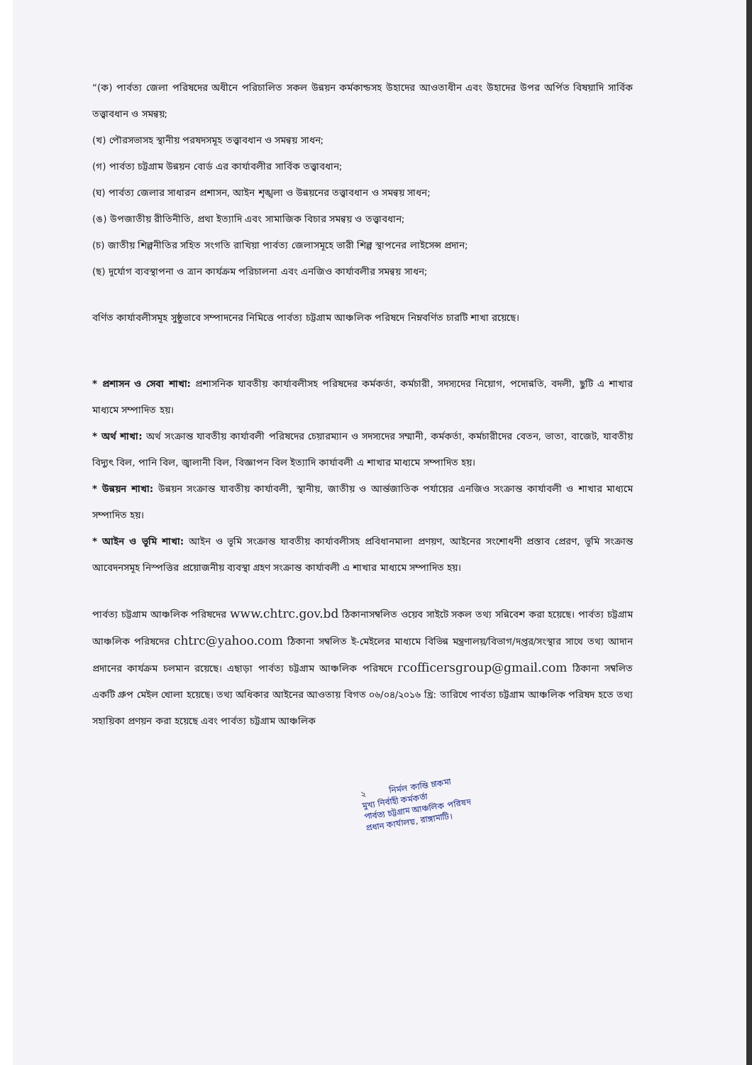“(ক) পার্বত্য জেলা পরিষদের অধীনে পরিচালিত সকল উন্নয়ন কর্মকান্ডসহ উহাদের আওতাধীন এবং উহাদের উপর অর্পিত বিষয়াদি সার্বিক তত্ত্বাবধান ও সমন্বয়;
(খ) পৌরসভাসহ স্থানীয় পরষদসমূহ তত্ত্বাবধান ও সমন্বয় সাধন;
(গ) পার্বত্য চট্টগ্রাম উন্নয়ন বোর্ড এর কার্যাবলীর সার্বিক তত্ত্বাবধান;
(ঘ) পার্বত্য জেলার সাধারন প্রশাসন, আইন শৃঙ্খলা ও উন্নয়নের তত্ত্বাবধান ও সমন্বয় সাধন;
(ঙ) উপজাতীয় রীতিনীতি, প্রথা ইত্যাদি এবং সামাজিক বিচার সমন্বয় ও তত্ত্বাবধান;
(চ) জাতীয় শিল্পনীতির সহিত সংগতি রাখিয়া পার্বত্য জেলাসমূহে ভারী শিল্প স্থাপনের লাইসেন্স প্রদান;
(ছ) দূর্যোগ ব্যবস্থাপনা ও ত্রান কার্যক্রম পরিচালনা এবং এনজিও কার্যাবলীর সমন্বয় সাধন;
বর্ণিত কার্যাবলীসমূহ সুষ্ঠুভাবে সম্পাদনের নিমিত্তে পার্বত্য চট্টগ্রাম আঞ্চলিক পরিষদে নিম্নবর্ণিত চারটি শাখা রয়েছে।
* প্রশাসন ও সেবা শাখা: প্রশাসনিক যাবতীয় কার্যাবলীসহ পরিষদের কর্মকর্তা, কর্মচারী, সদস্যদের নিয়োগ, পদোন্নতি, বদলী, ছুটি এ শাখার মাধ্যমে সম্পাদিত হয়।
* অর্থ শাখা: অর্থ সংক্রান্ত যাবতীয় কার্যাবলী পরিষদের চেয়ারম্যান ও সদস্যদের সম্মানী, কর্মকর্তা, কর্মচারীদের বেতন, ভাতা, বাজেট, যাবতীয় বিদ্যুৎ বিল, পানি বিল, জ্বালানী বিল, বিজ্ঞাপন বিল ইত্যাদি কার্যাবলী এ শাখার মাধ্যমে সম্পাদিত হয়।
* উন্নয়ন শাখা: উন্নয়ন সংক্রান্ত যাবতীয় কার্যাবলী, স্থানীয়, জাতীয় ও আর্ন্তজাতিক পর্যায়ের এনজিও সংক্রান্ত কার্যাবলী ও শাখার মাধ্যমে সম্পাদিত হয়।
* আইন ও ভূমি শাখা: আইন ও ভূমি সংক্রান্ত যাবতীয় কার্যাবলীসহ প্রবিধানমালা প্রণয়ণ, আইনের সংশোধনী প্রস্তাব প্রেরণ, ভূমি সংক্রান্ত আবেদনসমূহ নিস্পত্তির প্রয়োজনীয় ব্যবস্থা গ্রহণ সংক্রান্ত কার্যাবলী এ শাখার মাধ্যমে সম্পাদিত হয়।
পার্বত্য চট্টগ্রাম আঞ্চলিক পরিষদের www.chtrc.gov.bd ঠিকানাসম্বলিত ওয়েব সাইটে সকল তথ্য সন্নিবেশ করা হয়েছে। পার্বত্য চট্টগ্রাম আঞ্চলিক পরিষদের chtrc@yahoo.com ঠিকানা সম্বলিত ই-মেইলের মাধ্যমে বিভিন্ন মন্ত্রণালয়/বিভাগ/দপ্তর/সংস্থার সাথে তথ্য আদান প্রদানের কার্যক্রম চলমান রয়েছে। এছাড়া পার্বত্য চট্টগ্রাম আঞ্চলিক পরিষদে rcofficersgroup@gmail.com ঠিকানা সম্বলিত একটি গ্রুপ মেইল খোলা হয়েছে। তথ্য অধিকার আইনের আওতায় বিগত ০৬/০৪/২০১৬ খ্রি: তারিখে পার্বত্য চট্টগ্রাম আঞ্চলিক পরিষদ হতে তথ্য সহায়িকা প্রণয়ন করা হয়েছে এবং পার্বত্য চট্টগ্রাম আঞ্চলিক
২ নির্মল কান্তি চাকমা
মুখ্য নির্বাহী কর্মকর্তা
পার্বত্য চট্টগ্রাম আঞ্চলিক পরিষদ
প্রধান কার্যালয়, রাঙ্গামাটি।